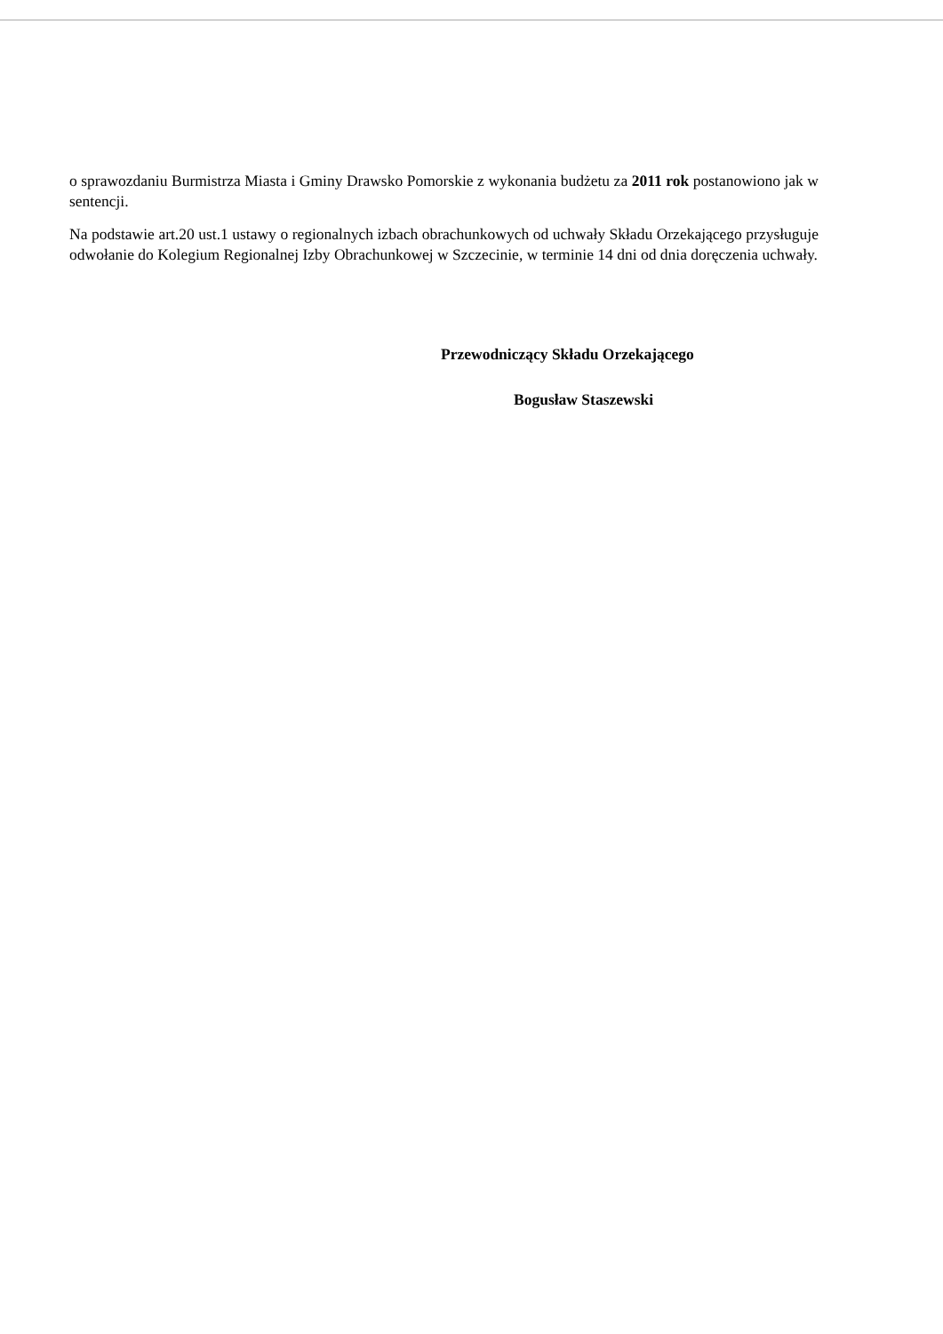o sprawozdaniu Burmistrza Miasta i Gminy Drawsko Pomorskie z wykonania budżetu za 2011 rok postanowiono jak w sentencji.
Na podstawie art.20 ust.1 ustawy o regionalnych izbach obrachunkowych od uchwały Składu Orzekającego przysługuje odwołanie do Kolegium Regionalnej Izby Obrachunkowej w Szczecinie, w terminie 14 dni od dnia doręczenia uchwały.
Przewodniczący Składu Orzekającego
Bogusław Staszewski